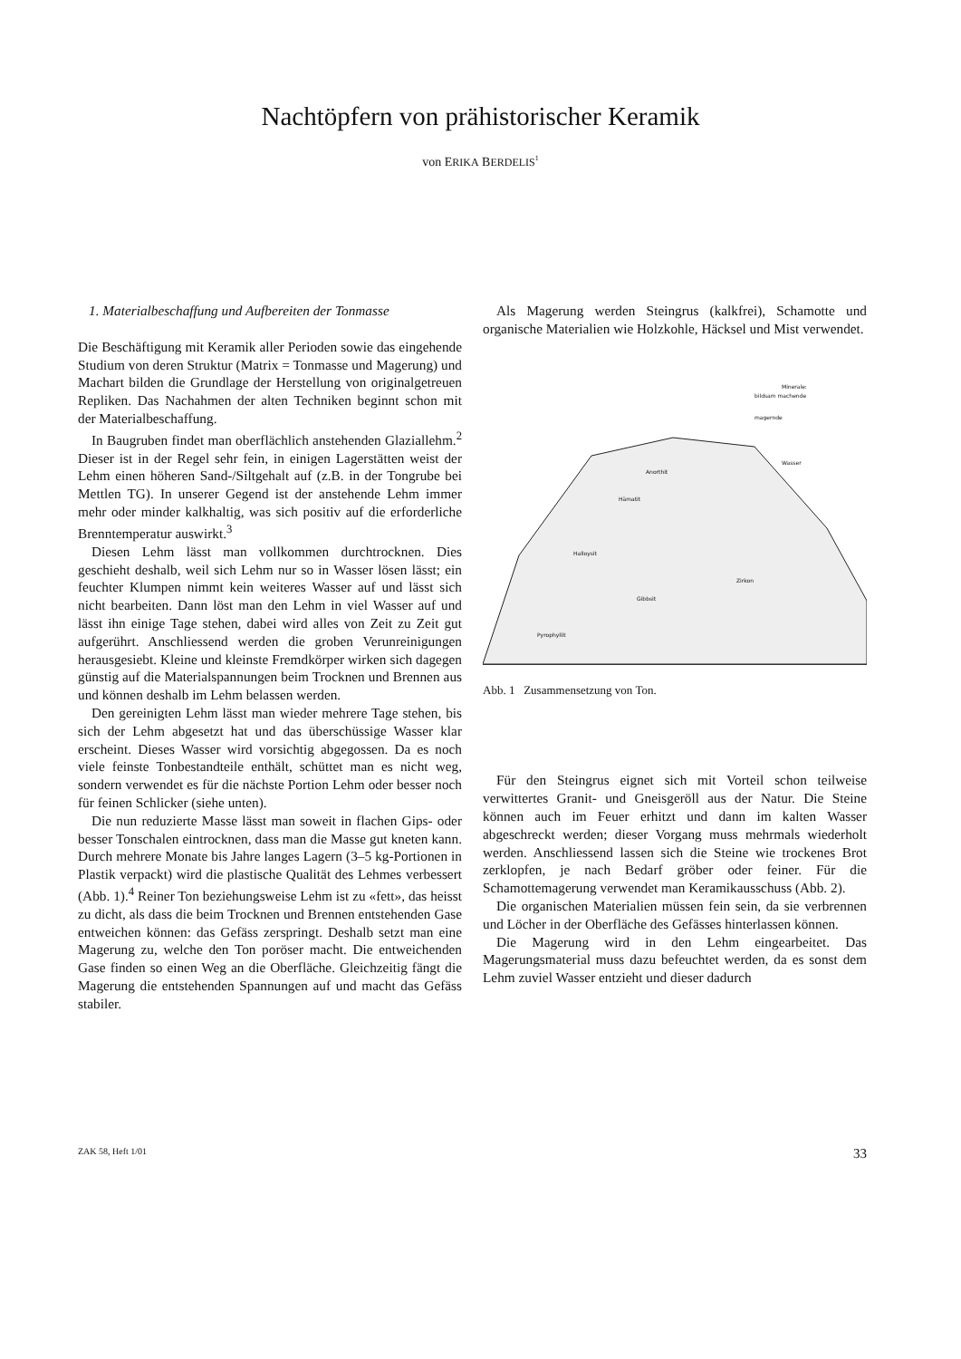Nachtöpfern von prähistorischer Keramik
von ERIKA BERDELIS<sup>1</sup>
1. Materialbeschaffung und Aufbereiten der Tonmasse
Die Beschäftigung mit Keramik aller Perioden sowie das eingehende Studium von deren Struktur (Matrix = Tonmasse und Magerung) und Machart bilden die Grundlage der Herstellung von originalgetreuen Repliken. Das Nachahmen der alten Techniken beginnt schon mit der Materialbeschaffung.
In Baugruben findet man oberflächlich anstehenden Glaziallehm.<sup>2</sup> Dieser ist in der Regel sehr fein, in einigen Lagerstätten weist der Lehm einen höheren Sand-/Siltgehalt auf (z.B. in der Tongrube bei Mettlen TG). In unserer Gegend ist der anstehende Lehm immer mehr oder minder kalkhaltig, was sich positiv auf die erforderliche Brenntemperatur auswirkt.<sup>3</sup>
Diesen Lehm lässt man vollkommen durchtrocknen. Dies geschieht deshalb, weil sich Lehm nur so in Wasser lösen lässt; ein feuchter Klumpen nimmt kein weiteres Wasser auf und lässt sich nicht bearbeiten. Dann löst man den Lehm in viel Wasser auf und lässt ihn einige Tage stehen, dabei wird alles von Zeit zu Zeit gut aufgerührt. Anschliessend werden die groben Verunreinigungen herausgesiebt. Kleine und kleinste Fremdkörper wirken sich dagegen günstig auf die Materialspannungen beim Trocknen und Brennen aus und können deshalb im Lehm belassen werden.
Den gereinigten Lehm lässt man wieder mehrere Tage stehen, bis sich der Lehm abgesetzt hat und das überschüssige Wasser klar erscheint. Dieses Wasser wird vorsichtig abgegossen. Da es noch viele feinste Tonbestandteile enthält, schüttet man es nicht weg, sondern verwendet es für die nächste Portion Lehm oder besser noch für feinen Schlicker (siehe unten).
Die nun reduzierte Masse lässt man soweit in flachen Gips- oder besser Tonschalen eintrocknen, dass man die Masse gut kneten kann. Durch mehrere Monate bis Jahre langes Lagern (3–5 kg-Portionen in Plastik verpackt) wird die plastische Qualität des Lehmes verbessert (Abb. 1).<sup>4</sup> Reiner Ton beziehungsweise Lehm ist zu «fett», das heisst zu dicht, als dass die beim Trocknen und Brennen entstehenden Gase entweichen können: das Gefäss zerspringt. Deshalb setzt man eine Magerung zu, welche den Ton poröser macht. Die entweichenden Gase finden so einen Weg an die Oberfläche. Gleichzeitig fängt die Magerung die entstehenden Spannungen auf und macht das Gefäss stabiler.
Als Magerung werden Steingrus (kalkfrei), Schamotte und organische Materialien wie Holzkohle, Häcksel und Mist verwendet.
Minerale:
bildsam machende
magernde
Wasser
Anorthit
Hämatit
Halloysit
Gibbsit
Zirkon
Pyrophyllit
Abb. 1 Zusammensetzung von Ton.
Für den Steingrus eignet sich mit Vorteil schon teilweise verwittertes Granit- und Gneisgeröll aus der Natur. Die Steine können auch im Feuer erhitzt und dann im kalten Wasser abgeschreckt werden; dieser Vorgang muss mehrmals wiederholt werden. Anschliessend lassen sich die Steine wie trockenes Brot zerklopfen, je nach Bedarf gröber oder feiner. Für die Schamottemagerung verwendet man Keramikausschuss (Abb. 2).
Die organischen Materialien müssen fein sein, da sie verbrennen und Löcher in der Oberfläche des Gefässes hinterlassen können.
Die Magerung wird in den Lehm eingearbeitet. Das Magerungsmaterial muss dazu befeuchtet werden, da es sonst dem Lehm zuviel Wasser entzieht und dieser dadurch
ZAK 58, Heft 1/01 33